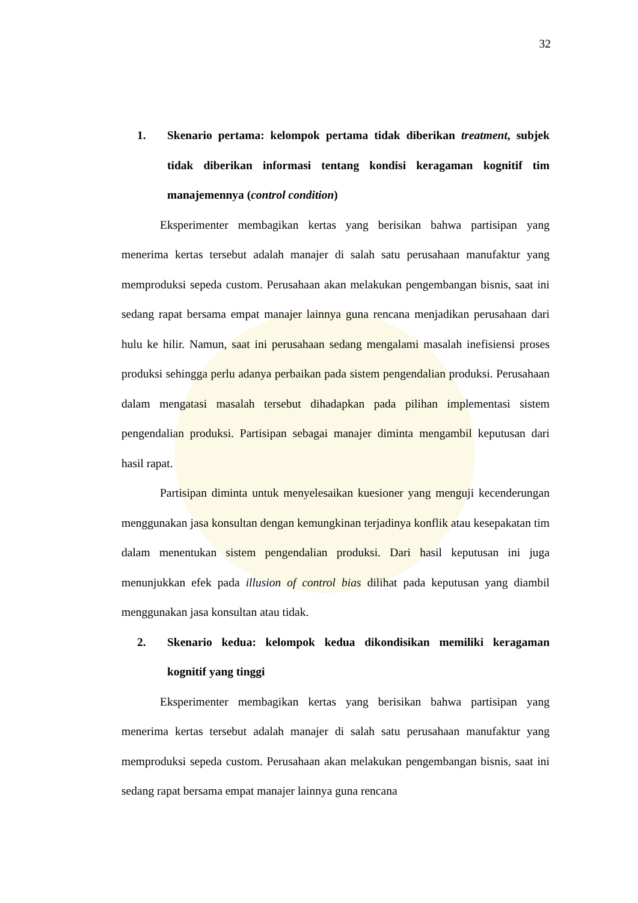32
1. Skenario pertama: kelompok pertama tidak diberikan treatment, subjek tidak diberikan informasi tentang kondisi keragaman kognitif tim manajemennya (control condition)
Eksperimenter membagikan kertas yang berisikan bahwa partisipan yang menerima kertas tersebut adalah manajer di salah satu perusahaan manufaktur yang memproduksi sepeda custom. Perusahaan akan melakukan pengembangan bisnis, saat ini sedang rapat bersama empat manajer lainnya guna rencana menjadikan perusahaan dari hulu ke hilir. Namun, saat ini perusahaan sedang mengalami masalah inefisiensi proses produksi sehingga perlu adanya perbaikan pada sistem pengendalian produksi. Perusahaan dalam mengatasi masalah tersebut dihadapkan pada pilihan implementasi sistem pengendalian produksi. Partisipan sebagai manajer diminta mengambil keputusan dari hasil rapat.
Partisipan diminta untuk menyelesaikan kuesioner yang menguji kecenderungan menggunakan jasa konsultan dengan kemungkinan terjadinya konflik atau kesepakatan tim dalam menentukan sistem pengendalian produksi. Dari hasil keputusan ini juga menunjukkan efek pada illusion of control bias dilihat pada keputusan yang diambil menggunakan jasa konsultan atau tidak.
2. Skenario kedua: kelompok kedua dikondisikan memiliki keragaman kognitif yang tinggi
Eksperimenter membagikan kertas yang berisikan bahwa partisipan yang menerima kertas tersebut adalah manajer di salah satu perusahaan manufaktur yang memproduksi sepeda custom. Perusahaan akan melakukan pengembangan bisnis, saat ini sedang rapat bersama empat manajer lainnya guna rencana